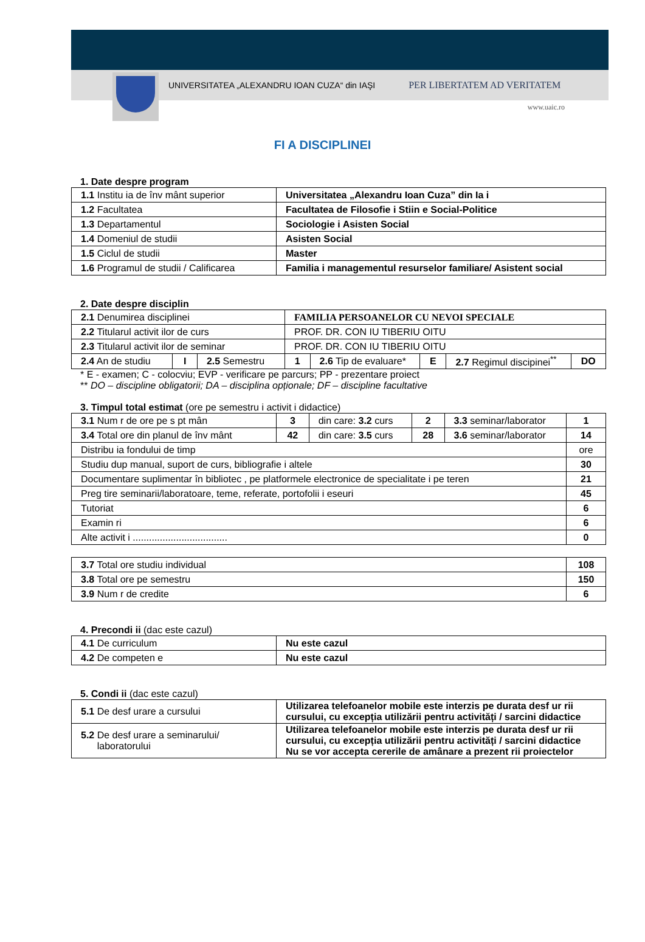UNIVERSITATEA „ALEXANDRU IOAN CUZA“ din IAŞI PER LIBERTATEM AD VERITATEM
www.uaic.ro
FI A DISCIPLINEI
1. Date despre program
| 1.1 Institu ia de înv mânt superior | Universitatea „Alexandru Ioan Cuza” din Ia i |
| 1.2 Facultatea | Facultatea de Filosofie i Stiin e Social-Politice |
| 1.3 Departamentul | Sociologie i Asisten Social |
| 1.4 Domeniul de studii | Asisten Social |
| 1.5 Ciclul de studii | Master |
| 1.6 Programul de studii / Calificarea | Familia i managementul resurselor familiare/ Asistent social |
2. Date despre disciplin
| 2.1 Denumirea disciplinei | | | FAMILIA PERSOANELOR CU NEVOI SPECIALE | | | | |
| 2.2 Titularul activit ilor de curs | | | PROF. DR. CON IU TIBERIU OITU | | | | |
| 2.3 Titularul activit ilor de seminar | | | PROF. DR. CON IU TIBERIU OITU | | | | |
| 2.4 An de studiu | I | 2.5 Semestru | 1 | 2.6 Tip de evaluare* | E | 2.7 Regimul discipinei<sup>**</sup> | DO |
* E - examen; C - colocviu; EVP - verificare pe parcurs; PP - prezentare proiect
** DO – discipline obligatorii; DA – disciplina opționale; DF – discipline facultative
3. Timpul total estimat (ore pe semestru i activit i didactice)
| 3.1 Num r de ore pe s pt mân | 3 | din care: 3.2 curs | 2 | 3.3 seminar/laborator | 1 |
| 3.4 Total ore din planul de înv mânt | 42 | din care: 3.5 curs | 28 | 3.6 seminar/laborator | 14 |
| Distribu ia fondului de timp | | | | | ore |
| Studiu dup manual, suport de curs, bibliografie i altele | | | | | 30 |
| Documentare suplimentar în bibliotec , pe platformele electronice de specialitate i pe teren | | | | | 21 |
| Preg tire seminarii/laboratoare, teme, referate, portofolii i eseuri | | | | | 45 |
| Tutoriat | | | | | 6 |
| Examin ri | | | | | 6 |
| Alte activit i ................................... | | | | | 0 |
| 3.7 Total ore studiu individual | 108 |
| 3.8 Total ore pe semestru | 150 |
| 3.9 Num r de credite | 6 |
4. Precondi ii (dac este cazul)
| 4.1 De curriculum | Nu este cazul |
| 4.2 De competen e | Nu este cazul |
5. Condi ii (dac este cazul)
| 5.1 De desf urare a cursului | Utilizarea telefoanelor mobile este interzis pe durata desf ur rii cursului, cu excepția utilizării pentru activități / sarcini didactice |
| 5.2 De desf urare a seminarului/ laboratorului | Utilizarea telefoanelor mobile este interzis pe durata desf ur rii cursului, cu excepția utilizării pentru activități / sarcini didactice Nu se vor accepta cererile de amânare a prezent rii proiectelor |